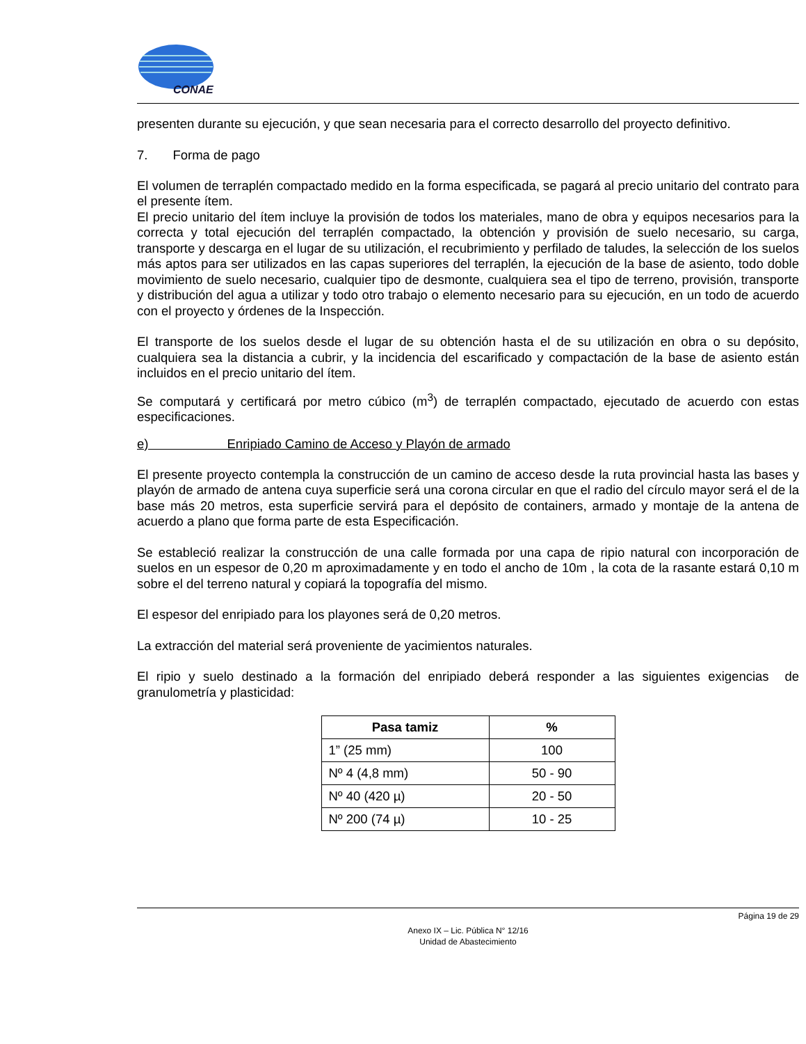CONAE
presenten durante su ejecución, y que sean necesaria para el correcto desarrollo del proyecto definitivo.
7. Forma de pago
El volumen de terraplén compactado medido en la forma especificada, se pagará al precio unitario del contrato para el presente ítem.
El precio unitario del ítem incluye la provisión de todos los materiales, mano de obra y equipos necesarios para la correcta y total ejecución del terraplén compactado, la obtención y provisión de suelo necesario, su carga, transporte y descarga en el lugar de su utilización, el recubrimiento y perfilado de taludes, la selección de los suelos más aptos para ser utilizados en las capas superiores del terraplén, la ejecución de la base de asiento, todo doble movimiento de suelo necesario, cualquier tipo de desmonte, cualquiera sea el tipo de terreno, provisión, transporte y distribución del agua a utilizar y todo otro trabajo o elemento necesario para su ejecución, en un todo de acuerdo con el proyecto y órdenes de la Inspección.
El transporte de los suelos desde el lugar de su obtención hasta el de su utilización en obra o su depósito, cualquiera sea la distancia a cubrir, y la incidencia del escarificado y compactación de la base de asiento están incluidos en el precio unitario del ítem.
Se computará y certificará por metro cúbico (m<sup>3</sup>) de terraplén compactado, ejecutado de acuerdo con estas especificaciones.
e) Enripiado Camino de Acceso y Playón de armado
El presente proyecto contempla la construcción de un camino de acceso desde la ruta provincial hasta las bases y playón de armado de antena cuya superficie será una corona circular en que el radio del círculo mayor será el de la base más 20 metros, esta superficie servirá para el depósito de containers, armado y montaje de la antena de acuerdo a plano que forma parte de esta Especificación.
Se estableció realizar la construcción de una calle formada por una capa de ripio natural con incorporación de suelos en un espesor de 0,20 m aproximadamente y en todo el ancho de 10m , la cota de la rasante estará 0,10 m sobre el del terreno natural y copiará la topografía del mismo.
El espesor del enripiado para los playones será de 0,20 metros.
La extracción del material será proveniente de yacimientos naturales.
El ripio y suelo destinado a la formación del enripiado deberá responder a las siguientes exigencias de granulometría y plasticidad:
| Pasa tamiz | % |
| --- | --- |
| 1” (25 mm) | 100 |
| Nº 4 (4,8 mm) | 50 - 90 |
| Nº 40 (420 µ) | 20 - 50 |
| Nº 200 (74 µ) | 10 - 25 |
Página 19 de 29
Anexo IX – Lic. Pública N° 12/16
Unidad de Abastecimiento